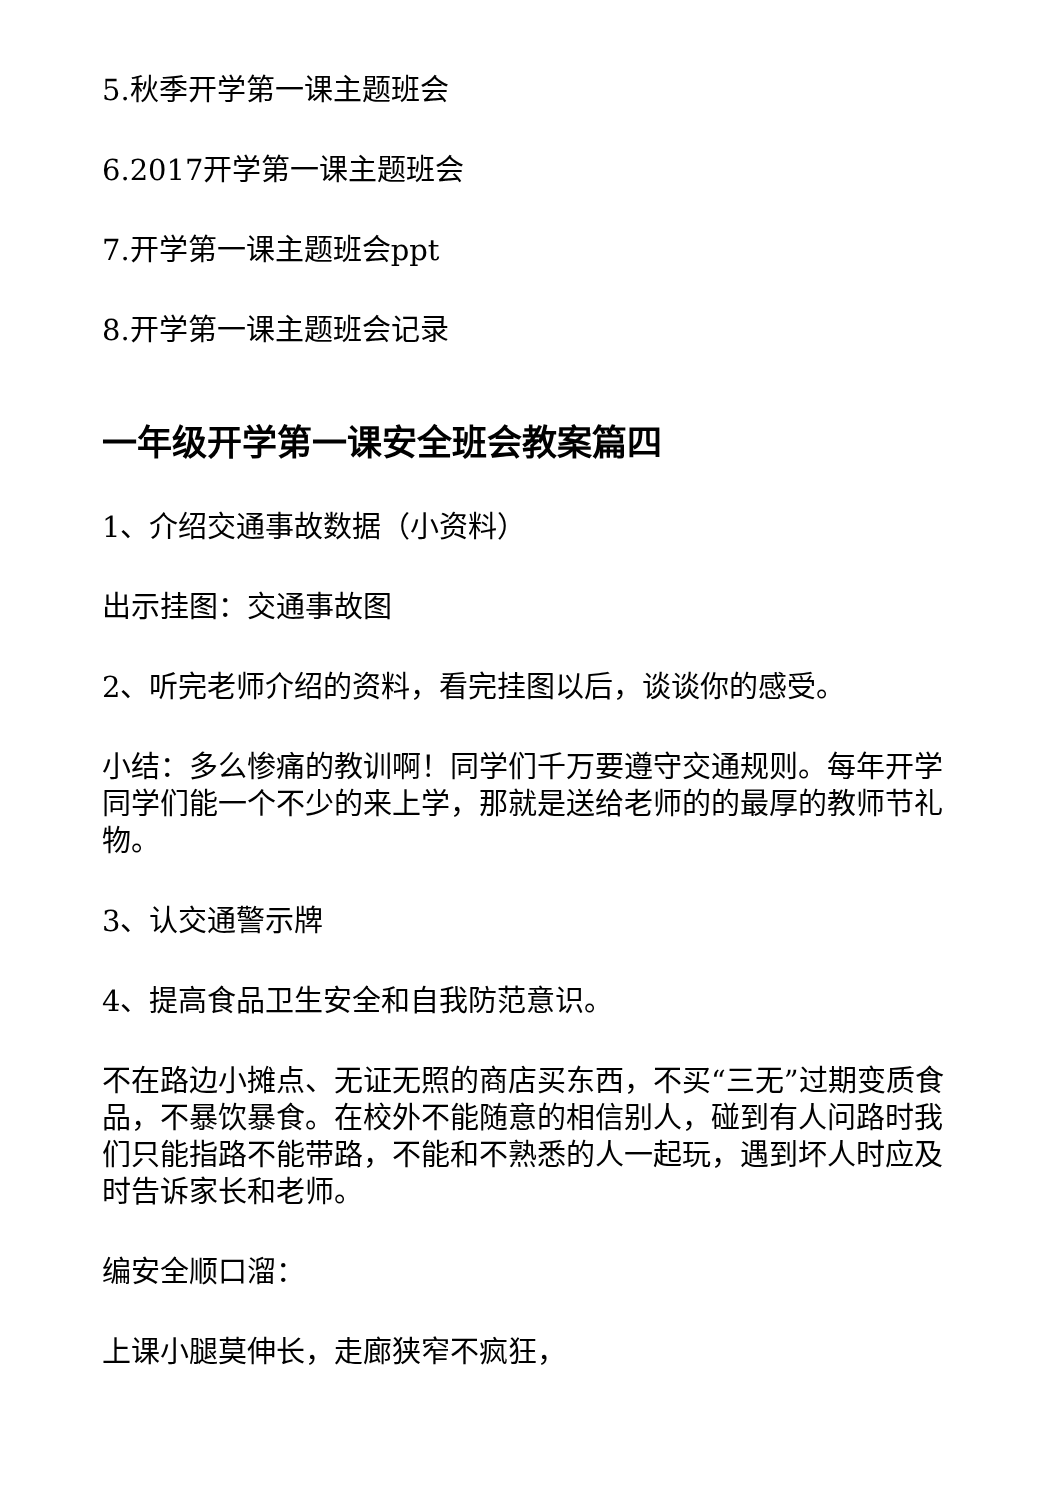5.秋季开学第一课主题班会
6.2017开学第一课主题班会
7.开学第一课主题班会ppt
8.开学第一课主题班会记录
一年级开学第一课安全班会教案篇四
1、介绍交通事故数据（小资料）
出示挂图：交通事故图
2、听完老师介绍的资料，看完挂图以后，谈谈你的感受。
小结：多么惨痛的教训啊！同学们千万要遵守交通规则。每年开学同学们能一个不少的来上学，那就是送给老师的的最厚的教师节礼物。
3、认交通警示牌
4、提高食品卫生安全和自我防范意识。
不在路边小摊点、无证无照的商店买东西，不买“三无”过期变质食品，不暴饮暴食。在校外不能随意的相信别人，碰到有人问路时我们只能指路不能带路，不能和不熟悉的人一起玩，遇到坏人时应及时告诉家长和老师。
编安全顺口溜：
上课小腿莫伸长，走廊狭窄不疯狂，